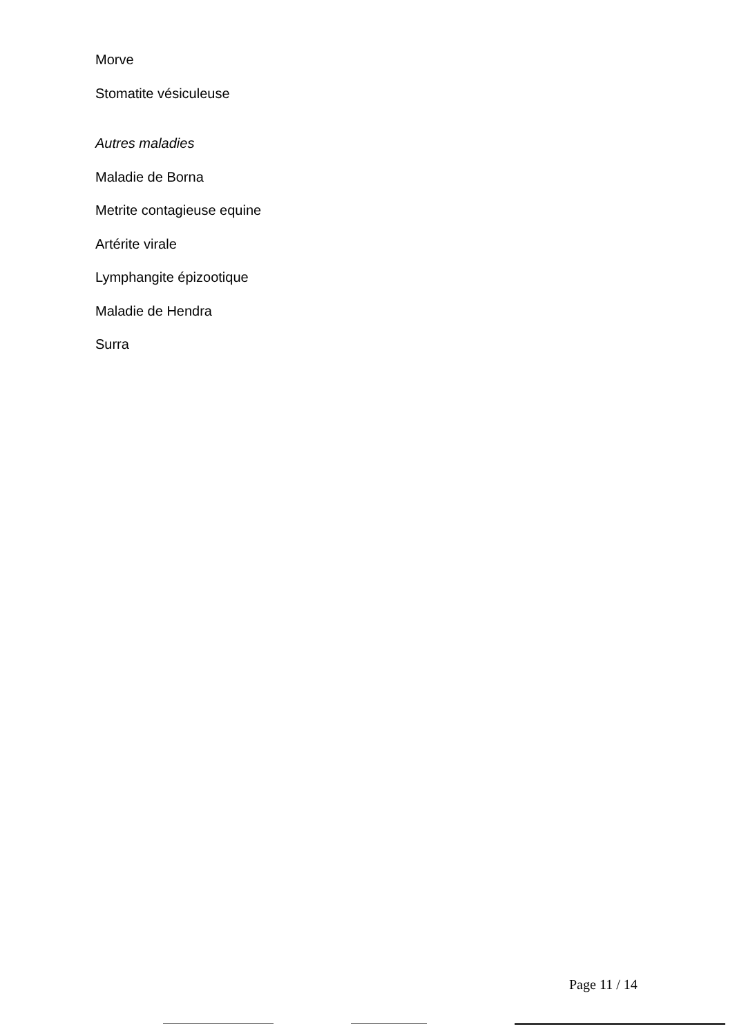Morve
Stomatite vésiculeuse
Autres maladies
Maladie de Borna
Metrite contagieuse equine
Artérite virale
Lymphangite épizootique
Maladie de Hendra
Surra
Page 11 / 14